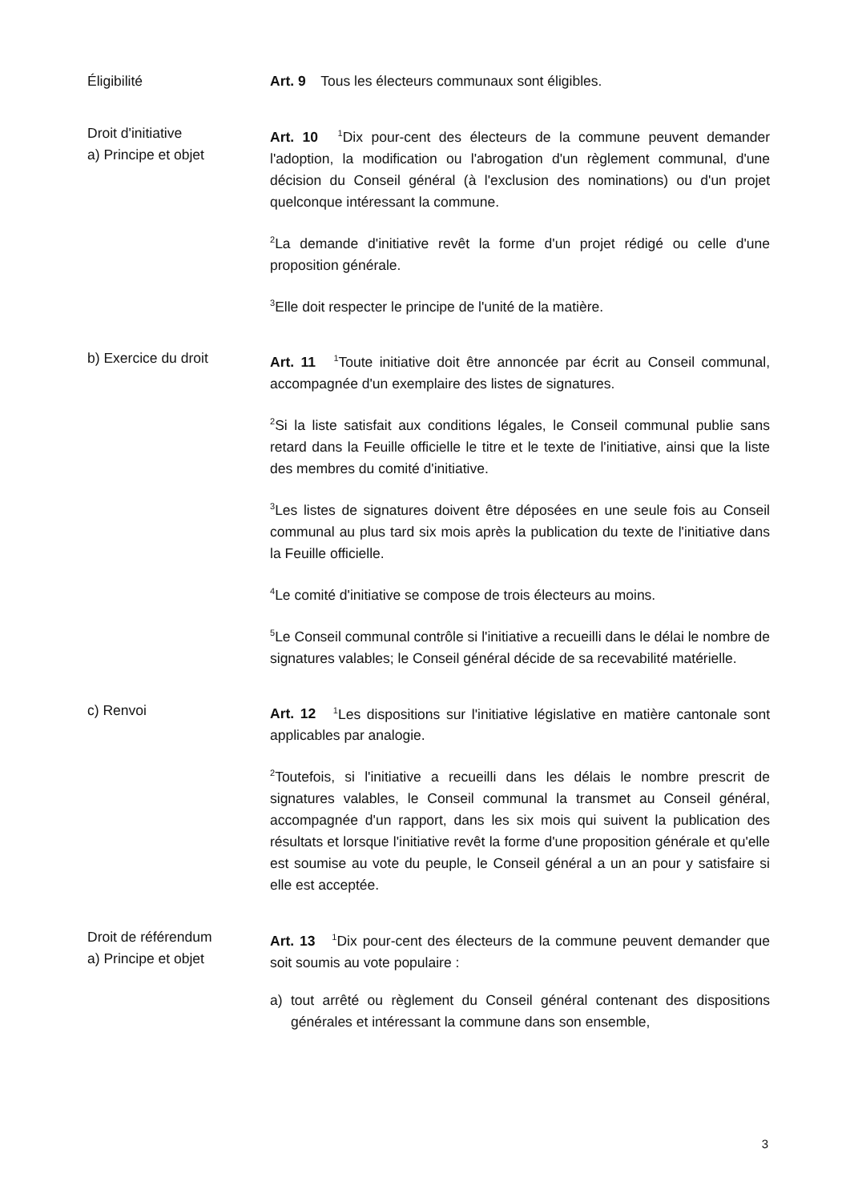Éligibilité Art. 9 Tous les électeurs communaux sont éligibles.
Droit d'initiative
a) Principe et objet
Art. 10 <sup>1</sup>Dix pour-cent des électeurs de la commune peuvent demander l'adoption, la modification ou l'abrogation d'un règlement communal, d'une décision du Conseil général (à l'exclusion des nominations) ou d'un projet quelconque intéressant la commune.
<sup>2</sup> La demande d'initiative revêt la forme d'un projet rédigé ou celle d'une proposition générale.
<sup>3</sup> Elle doit respecter le principe de l'unité de la matière.
b) Exercice du droit Art. 11 <sup>1</sup>Toute initiative doit être annoncée par écrit au Conseil communal, accompagnée d'un exemplaire des listes de signatures.
<sup>2</sup> Si la liste satisfait aux conditions légales, le Conseil communal publie sans retard dans la Feuille officielle le titre et le texte de l'initiative, ainsi que la liste des membres du comité d'initiative.
<sup>3</sup> Les listes de signatures doivent être déposées en une seule fois au Conseil communal au plus tard six mois après la publication du texte de l'initiative dans la Feuille officielle.
<sup>4</sup> Le comité d'initiative se compose de trois électeurs au moins.
<sup>5</sup> Le Conseil communal contrôle si l'initiative a recueilli dans le délai le nombre de signatures valables; le Conseil général décide de sa recevabilité matérielle.
c) Renvoi Art. 12 <sup>1</sup>Les dispositions sur l'initiative législative en matière cantonale sont applicables par analogie.
<sup>2</sup> Toutefois, si l'initiative a recueilli dans les délais le nombre prescrit de signatures valables, le Conseil communal la transmet au Conseil général, accompagnée d'un rapport, dans les six mois qui suivent la publication des résultats et lorsque l'initiative revêt la forme d'une proposition générale et qu'elle est soumise au vote du peuple, le Conseil général a un an pour y satisfaire si elle est acceptée.
Droit de référendum
a) Principe et objet
Art. 13 <sup>1</sup>Dix pour-cent des électeurs de la commune peuvent demander que soit soumis au vote populaire :
a) tout arrêté ou règlement du Conseil général contenant des dispositions générales et intéressant la commune dans son ensemble,
3